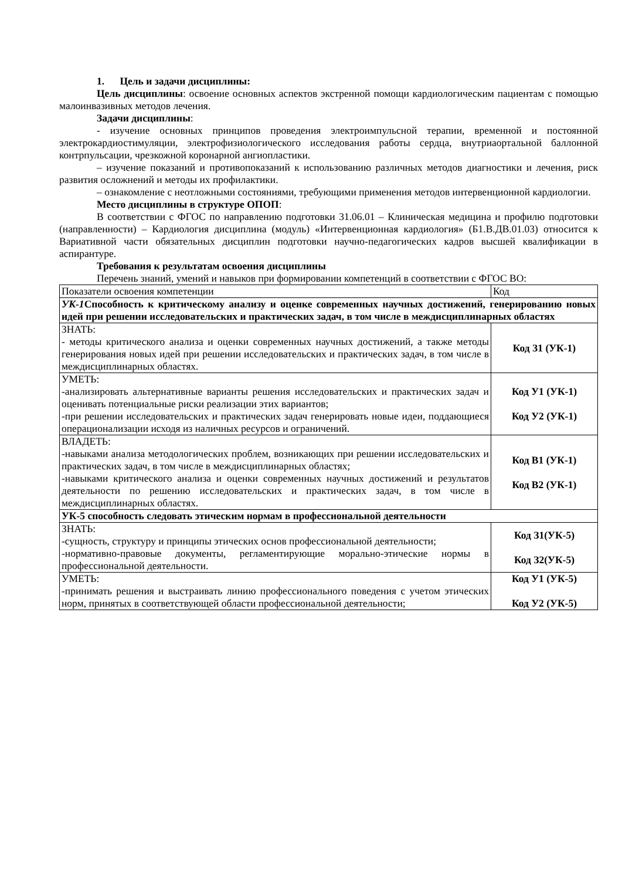1. Цель и задачи дисциплины:
Цель дисциплины: освоение основных аспектов экстренной помощи кардиологическим пациентам с помощью малоинвазивных методов лечения.
Задачи дисциплины:
- изучение основных принципов проведения электроимпульсной терапии, временной и постоянной электрокардиостимуляции, электрофизиологического исследования работы сердца, внутриаортальной баллонной контрпульсации, чрезкожной коронарной ангиопластики.
– изучение показаний и противопоказаний к использованию различных методов диагностики и лечения, риск развития осложнений и методы их профилактики.
– ознакомление с неотложными состояниями, требующими применения методов интервенционной кардиологии.
Место дисциплины в структуре ОПОП:
В соответствии с ФГОС по направлению подготовки 31.06.01 – Клиническая медицина и профилю подготовки (направленности) – Кардиология дисциплина (модуль) «Интервенционная кардиология» (Б1.В.ДВ.01.03) относится к Вариативной части обязательных дисциплин подготовки научно-педагогических кадров высшей квалификации в аспирантуре.
Требования к результатам освоения дисциплины
Перечень знаний, умений и навыков при формировании компетенций в соответствии с ФГОС ВО:
| Показатели освоения компетенции | Код |
| УК-1 Способность к критическому анализу и оценке современных научных достижений, генерированию новых идей при решении исследовательских и практических задач, в том числе в междисциплинарных областях | |
| ЗНАТЬ: - методы критического анализа и оценки современных научных достижений, а также методы генерирования новых идей при решении исследовательских и практических задач, в том числе в междисциплинарных областях. | Код З1 (УК-1) |
| УМЕТЬ: -анализировать альтернативные варианты решения исследовательских и практических задач и оценивать потенциальные риски реализации этих вариантов; -при решении исследовательских и практических задач генерировать новые идеи, поддающиеся операционализации исходя из наличных ресурсов и ограничений. | Код У1 (УК-1) Код У2 (УК-1) |
| ВЛАДЕТЬ: -навыками анализа методологических проблем, возникающих при решении исследовательских и практических задач, в том числе в междисциплинарных областях; -навыками критического анализа и оценки современных научных достижений и результатов деятельности по решению исследовательских и практических задач, в том числе в междисциплинарных областях. | Код В1 (УК-1) Код В2 (УК-1) |
| УК-5 способность следовать этическим нормам в профессиональной деятельности | |
| ЗНАТЬ: -сущность, структуру и принципы этических основ профессиональной деятельности; -нормативно-правовые документы, регламентирующие морально-этические нормы в профессиональной деятельности. | Код З1(УК-5) Код З2(УК-5) |
| УМЕТЬ: -принимать решения и выстраивать линию профессионального поведения с учетом этических норм, принятых в соответствующей области профессиональной деятельности; | Код У1 (УК-5) Код У2 (УК-5) |